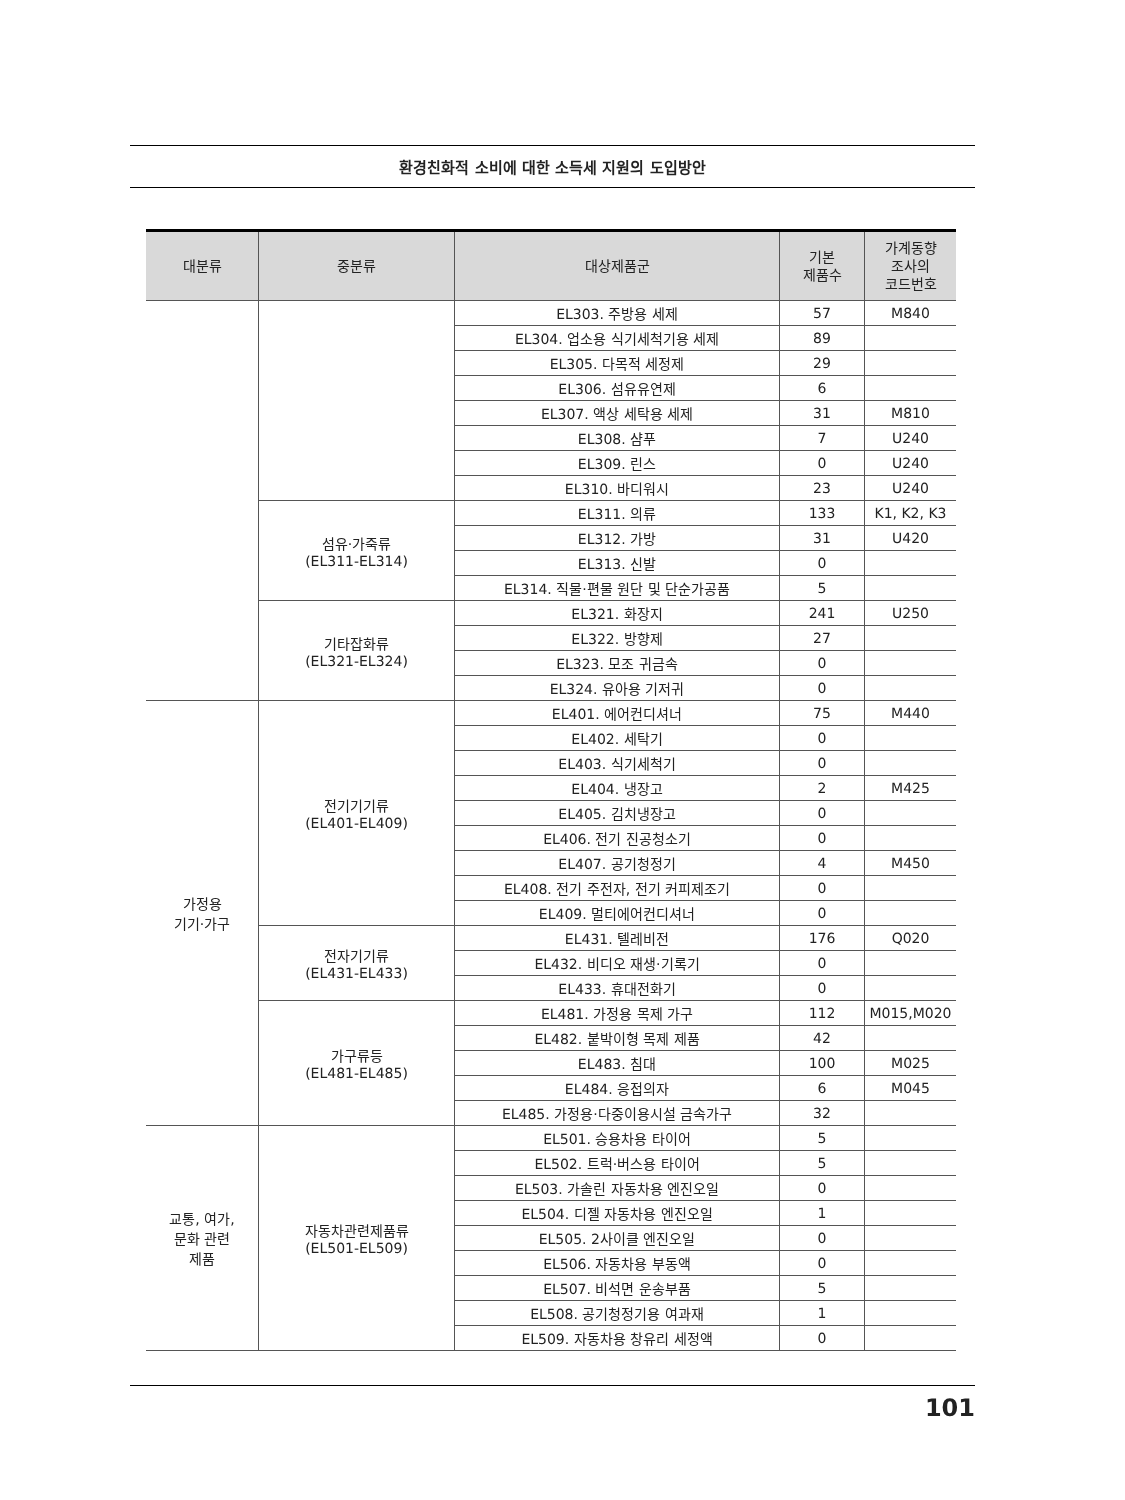환경친화적 소비에 대한 소득세 지원의 도입방안
| 대분류 | 중분류 | 대상제품군 | 기본 제품수 | 가계동향 조사의 코드번호 |
| --- | --- | --- | --- | --- |
| | | EL303. 주방용 세제 | 57 | M840 |
| | | EL304. 업소용 식기세척기용 세제 | 89 | |
| | | EL305. 다목적 세정제 | 29 | |
| | | EL306. 섬유유연제 | 6 | |
| | | EL307. 액상 세탁용 세제 | 31 | M810 |
| | | EL308. 샴푸 | 7 | U240 |
| | | EL309. 린스 | 0 | U240 |
| | | EL310. 바디워시 | 23 | U240 |
| | 섬유·가죽류 (EL311-EL314) | EL311. 의류 | 133 | K1, K2, K3 |
| | | EL312. 가방 | 31 | U420 |
| | | EL313. 신발 | 0 | |
| | | EL314. 직물·편물 원단 및 단순가공품 | 5 | |
| | 기타잡화류 (EL321-EL324) | EL321. 화장지 | 241 | U250 |
| | | EL322. 방향제 | 27 | |
| | | EL323. 모조 귀금속 | 0 | |
| | | EL324. 유아용 기저귀 | 0 | |
| 가정용 기기·가구 | 전기기기류 (EL401-EL409) | EL401. 에어컨디셔너 | 75 | M440 |
| | | EL402. 세탁기 | 0 | |
| | | EL403. 식기세척기 | 0 | |
| | | EL404. 냉장고 | 2 | M425 |
| | | EL405. 김치냉장고 | 0 | |
| | | EL406. 전기 진공청소기 | 0 | |
| | | EL407. 공기청정기 | 4 | M450 |
| | | EL408. 전기 주전자, 전기 커피제조기 | 0 | |
| | | EL409. 멀티에어컨디셔너 | 0 | |
| | 전자기기류 (EL431-EL433) | EL431. 텔레비전 | 176 | Q020 |
| | | EL432. 비디오 재생·기록기 | 0 | |
| | | EL433. 휴대전화기 | 0 | |
| | 가구류등 (EL481-EL485) | EL481. 가정용 목제 가구 | 112 | M015,M020 |
| | | EL482. 붙박이형 목제 제품 | 42 | |
| | | EL483. 침대 | 100 | M025 |
| | | EL484. 응접의자 | 6 | M045 |
| | | EL485. 가정용·다중이용시설 금속가구 | 32 | |
| 교통, 여가, 문화 관련 제품 | 자동차관련제품류 (EL501-EL509) | EL501. 승용차용 타이어 | 5 | |
| | | EL502. 트럭·버스용 타이어 | 5 | |
| | | EL503. 가솔린 자동차용 엔진오일 | 0 | |
| | | EL504. 디젤 자동차용 엔진오일 | 1 | |
| | | EL505. 2사이클 엔진오일 | 0 | |
| | | EL506. 자동차용 부동액 | 0 | |
| | | EL507. 비석면 운송부품 | 5 | |
| | | EL508. 공기청정기용 여과재 | 1 | |
| | | EL509. 자동차용 창유리 세정액 | 0 | |
101